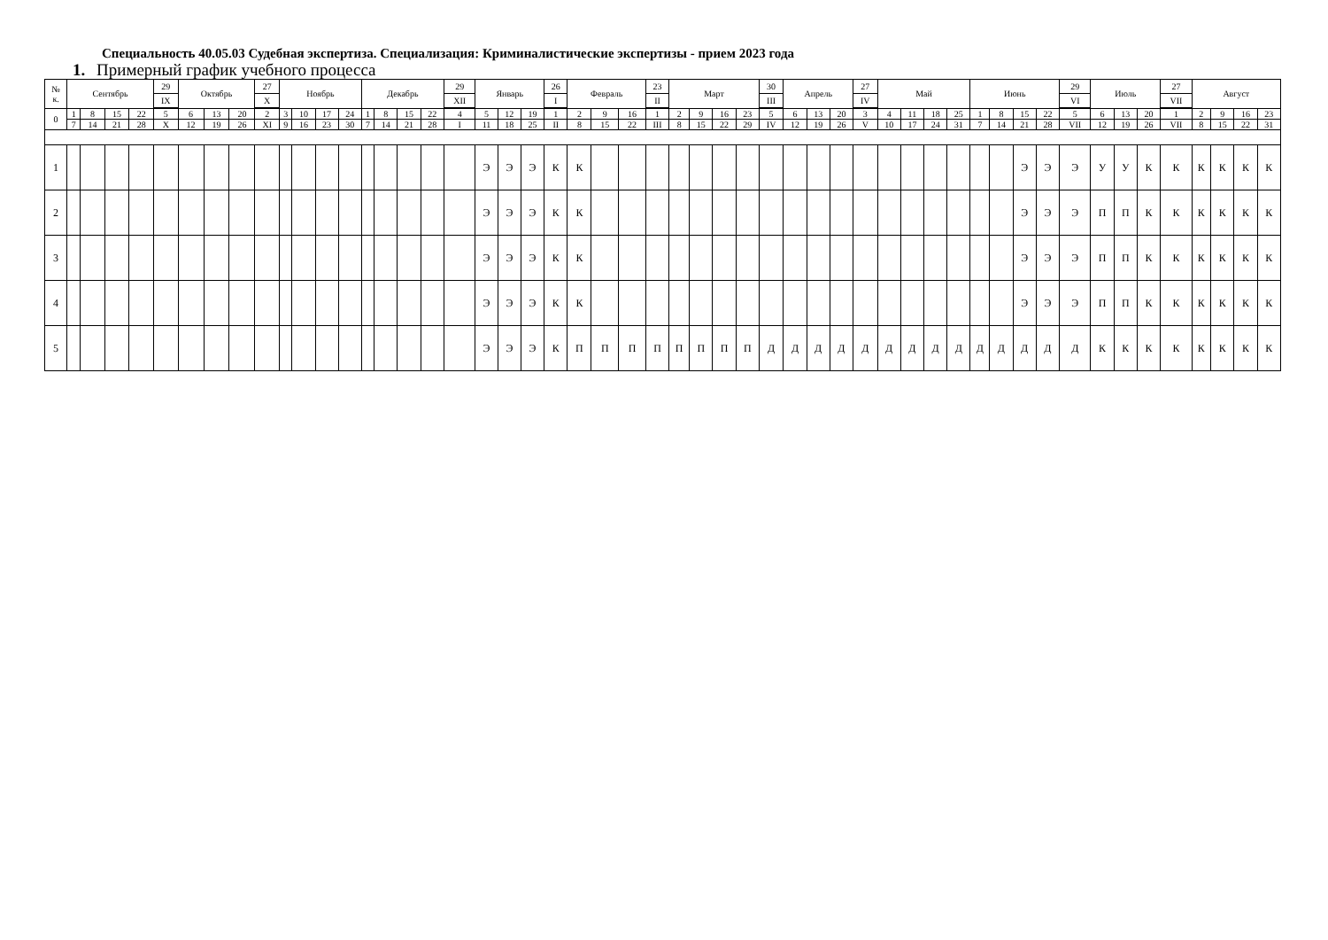Специальность 40.05.03 Судебная экспертиза. Специализация: Криминалистические экспертизы - прием 2023 года
1. Примерный график учебного процесса
| № к. | Сентябрь | | | | 29 | Октябрь | | | 27 | Ноябрь | | | | Декабрь | | | | 29 | Январь | | | 26 | Февраль | | | 23 | Март | | | | 30 | Апрель | | | 27 | Май | | | | Июнь | | | | 29 | Июль | | | 27 | Август | | | |
| | | | | | IX | | | | X | | | | | | | | | XII | | | | I | | | | II | | | | | III | | | | IV | | | | | | | | | VI | | | | VII | | | | |
| 0 | 1 | 8 | 15 | 22 | 5 | 6 | 13 | 20 | 2 | 3 | 10 | 17 | 24 | 1 | 8 | 15 | 22 | 4 | 5 | 12 | 19 | 1 | 2 | 9 | 16 | 1 | 2 | 9 | 16 | 23 | 5 | 6 | 13 | 20 | 3 | 4 | 11 | 18 | 25 | 1 | 8 | 15 | 22 | 5 | 6 | 13 | 20 | 1 | 2 | 9 | 16 | 23 |
| | 7 | 14 | 21 | 28 | X | 12 | 19 | 26 | XI | 9 | 16 | 23 | 30 | 7 | 14 | 21 | 28 | I | 11 | 18 | 25 | II | 8 | 15 | 22 | III | 8 | 15 | 22 | 29 | IV | 12 | 19 | 26 | V | 10 | 17 | 24 | 31 | 7 | 14 | 21 | 28 | VII | 12 | 19 | 26 | VII | 8 | 15 | 22 | 31 |
| 1 | | | | | | | | | | | | | | | | | | | Э | Э | Э | К | К | | | | | | | | | | | | | | | | | | | Э | Э | Э | У | У | К | К | К | К | К | К |
| 2 | | | | | | | | | | | | | | | | | | | Э | Э | Э | К | К | | | | | | | | | | | | | | | | | | | Э | Э | Э | П | П | К | К | К | К | К | К |
| 3 | | | | | | | | | | | | | | | | | | | Э | Э | Э | К | К | | | | | | | | | | | | | | | | | | | Э | Э | Э | П | П | К | К | К | К | К | К |
| 4 | | | | | | | | | | | | | | | | | | | Э | Э | Э | К | К | | | | | | | | | | | | | | | | | | | Э | Э | Э | П | П | К | К | К | К | К | К |
| 5 | | | | | | | | | | | | | | | | | | | Э | Э | Э | К | П | П | П | П | П | П | П | П | Д | Д | Д | Д | Д | Д | Д | Д | Д | Д | Д | Д | Д | Д | К | К | К | К | К | К | К | К |